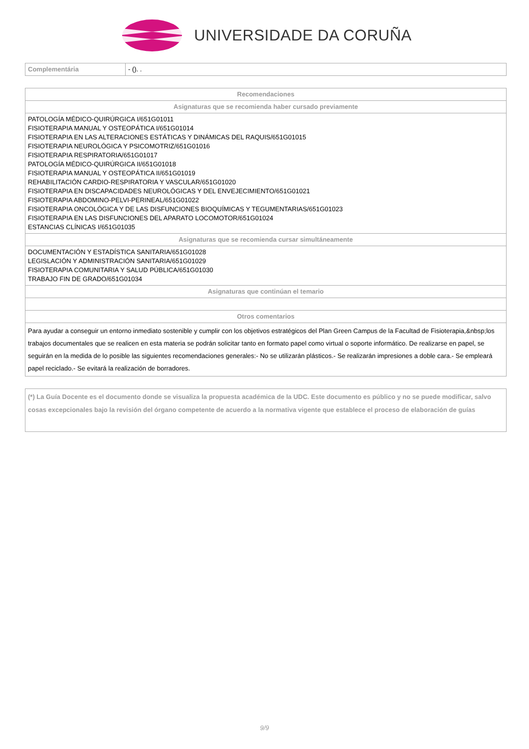UNIVERSIDADE DA CORUÑA
| Complementária | - (). . |
| Recomendaciones |
| --- |
| Asignaturas que se recomienda haber cursado previamente |
| PATOLOGÍA MÉDICO-QUIRÚRGICA I/651G01011 FISIOTERAPIA MANUAL Y OSTEOPÁTICA I/651G01014 FISIOTERAPIA EN LAS ALTERACIONES ESTÁTICAS Y DINÁMICAS DEL RAQUIS/651G01015 FISIOTERAPIA NEUROLÓGICA Y PSICOMOTRIZ/651G01016 FISIOTERAPIA RESPIRATORIA/651G01017 PATOLOGÍA MÉDICO-QUIRÚRGICA II/651G01018 FISIOTERAPIA MANUAL Y OSTEOPÁTICA II/651G01019 REHABILITACIÓN CARDIO-RESPIRATORIA Y VASCULAR/651G01020 FISIOTERAPIA EN DISCAPACIDADES NEUROLÓGICAS Y DEL ENVEJECIMIENTO/651G01021 FISIOTERAPIA ABDOMINO-PELVI-PERINEAL/651G01022 FISIOTERAPIA ONCOLÓGICA Y DE LAS DISFUNCIONES BIOQUÍMICAS Y TEGUMENTARIAS/651G01023 FISIOTERAPIA EN LAS DISFUNCIONES DEL APARATO LOCOMOTOR/651G01024 ESTANCIAS CLÍNICAS I/651G01035 |
| Asignaturas que se recomienda cursar simultáneamente |
| DOCUMENTACIÓN Y ESTADÍSTICA SANITARIA/651G01028 LEGISLACIÓN Y ADMINISTRACIÓN SANITARIA/651G01029 FISIOTERAPIA COMUNITARIA Y SALUD PÚBLICA/651G01030 TRABAJO FIN DE GRADO/651G01034 |
| Asignaturas que continúan el temario |
| Otros comentarios |
| Para ayudar a conseguir un entorno inmediato sostenible y cumplir con los objetivos estratégicos del Plan Green Campus de la Facultad de Fisioterapia,&nbsp;los trabajos documentales que se realicen en esta materia se podrán solicitar tanto en formato papel como virtual o soporte informático. De realizarse en papel, se seguirán en la medida de lo posible las siguientes recomendaciones generales:- No se utilizarán plásticos.- Se realizarán impresiones a doble cara.- Se empleará papel reciclado.- Se evitará la realización de borradores. |
(*) La Guía Docente es el documento donde se visualiza la propuesta académica de la UDC. Este documento es público y no se puede modificar, salvo cosas excepcionales bajo la revisión del órgano competente de acuerdo a la normativa vigente que establece el proceso de elaboración de guías
9/9